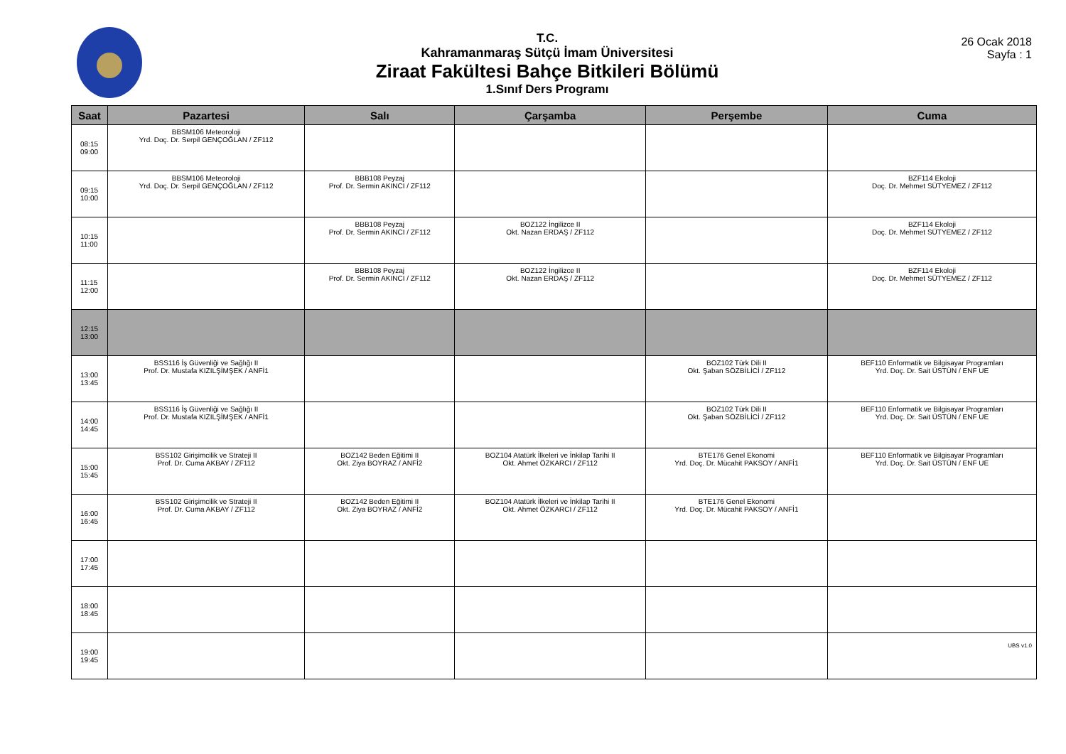T.C.
Kahramanmaraş Sütçü İmam Üniversitesi
Ziraat Fakültesi Bahçe Bitkileri Bölümü
1.Sınıf Ders Programı
26 Ocak 2018
Sayfa : 1
| Saat | Pazartesi | Salı | Çarşamba | Perşembe | Cuma |
| --- | --- | --- | --- | --- | --- |
| 08:15 09:00 | BBSM106 Meteoroloji Yrd. Doç. Dr. Serpil GENÇOĞLAN / ZF112 | | | | |
| 09:15 10:00 | BBSM106 Meteoroloji Yrd. Doç. Dr. Serpil GENÇOĞLAN / ZF112 | BBB108 Peyzaj Prof. Dr. Sermin AKINCI / ZF112 | | | BZF114 Ekoloji Doç. Dr. Mehmet SÜTYEMEZ / ZF112 |
| 10:15 11:00 | | BBB108 Peyzaj Prof. Dr. Sermin AKINCI / ZF112 | BOZ122 İngilizce II Okt. Nazan ERDAŞ / ZF112 | | BZF114 Ekoloji Doç. Dr. Mehmet SÜTYEMEZ / ZF112 |
| 11:15 12:00 | | BBB108 Peyzaj Prof. Dr. Sermin AKINCI / ZF112 | BOZ122 İngilizce II Okt. Nazan ERDAŞ / ZF112 | | BZF114 Ekoloji Doç. Dr. Mehmet SÜTYEMEZ / ZF112 |
| 12:15 13:00 | | | | | |
| 13:00 13:45 | BSS116 İş Güvenliği ve Sağlığı II Prof. Dr. Mustafa KIZILŞİMŞEK / ANFİ1 | | | BOZ102 Türk Dili II Okt. Şaban SÖZBİLİCİ / ZF112 | BEF110 Enformatik ve Bilgisayar Programları Yrd. Doç. Dr. Sait ÜSTÜN / ENF UE |
| 14:00 14:45 | BSS116 İş Güvenliği ve Sağlığı II Prof. Dr. Mustafa KIZILŞİMŞEK / ANFİ1 | | | BOZ102 Türk Dili II Okt. Şaban SÖZBİLİCİ / ZF112 | BEF110 Enformatik ve Bilgisayar Programları Yrd. Doç. Dr. Sait ÜSTÜN / ENF UE |
| 15:00 15:45 | BSS102 Girişimcilik ve Strateji II Prof. Dr. Cuma AKBAY / ZF112 | BOZ142 Beden Eğitimi II Okt. Ziya BOYRAZ / ANFİ2 | BOZ104 Atatürk İlkeleri ve İnkilap Tarihi II Okt. Ahmet ÖZKARCI / ZF112 | BTE176 Genel Ekonomi Yrd. Doç. Dr. Mücahit PAKSOY / ANFİ1 | BEF110 Enformatik ve Bilgisayar Programları Yrd. Doç. Dr. Sait ÜSTÜN / ENF UE |
| 16:00 16:45 | BSS102 Girişimcilik ve Strateji II Prof. Dr. Cuma AKBAY / ZF112 | BOZ142 Beden Eğitimi II Okt. Ziya BOYRAZ / ANFİ2 | BOZ104 Atatürk İlkeleri ve İnkilap Tarihi II Okt. Ahmet ÖZKARCI / ZF112 | BTE176 Genel Ekonomi Yrd. Doç. Dr. Mücahit PAKSOY / ANFİ1 | |
| 17:00 17:45 | | | | | |
| 18:00 18:45 | | | | | |
| 19:00 19:45 | | | | | |
UBS v1.0